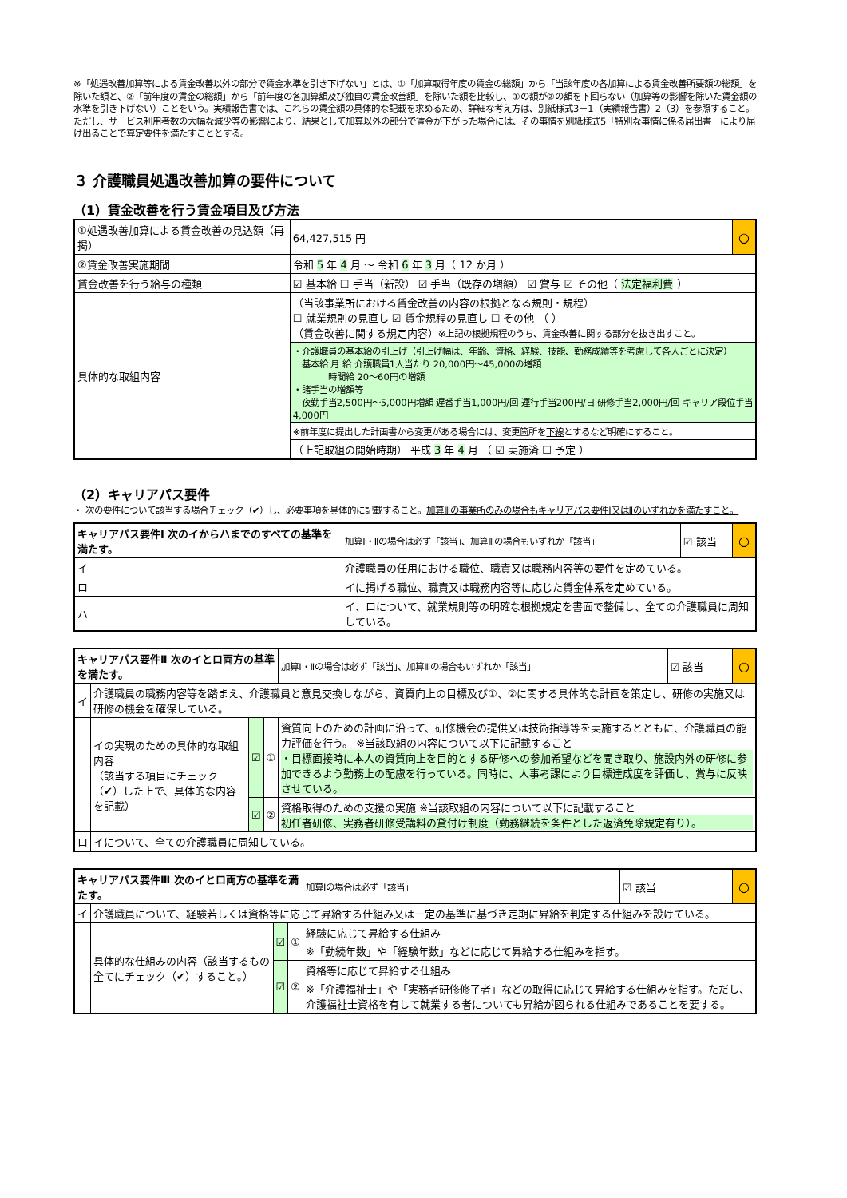※「処遇改善加算等による賃金改善以外の部分で賃金水準を引き下げない」とは、①「加算取得年度の賃金の総額」から「当該年度の各加算による賃金改善所要額の総額」を除いた額と、②「前年度の賃金の総額」から「前年度の各加算額及び独自の賃金改善額」を除いた額を比較し、①の額が②の額を下回らない（加算等の影響を除いた賃金額の水準を引き下げない）ことをいう。実績報告書では、これらの賃金額の具体的な記載を求めるため、詳細な考え方は、別紙様式3－1（実績報告書）2（3）を参照すること。
ただし、サービス利用者数の大幅な減少等の影響により、結果として加算以外の部分で賃金が下がった場合には、その事情を別紙様式5「特別な事情に係る届出書」により届け出ることで算定要件を満たすこととする。
３ 介護職員処遇改善加算の要件について
（1）賃金改善を行う賃金項目及び方法
| ①処遇改善加算による賃金改善の見込額（再掲） | | | 64,427,515 円 | ○ |
| ②賃金改善実施期間 | | 令和 5 年 4 月 ～ 令和 6 年 3 月（ 12 か月 ） | | |
| 賃金改善を行う給与の種類 | ☑ 基本給 ☐ 手当（新設） ☑ 手当（既存の増額） ☑ 賞与 ☑ その他（ 法定福利費 ） | | | |
| 具体的な取組内容 | （当該事業所における賃金改善の内容の根拠となる規則・規程） ☐ 就業規則の見直し ☑ 賃金規程の見直し ☐ その他 （ ） （賃金改善に関する規定内容） ※上記の根拠規程のうち、賃金改善に関する部分を抜き出すこと。 | | | |
| | ・介護職員の基本給の引上げ（引上げ幅は、年齢、資格、経験、技能、勤務成績等を考慮して各人ごとに決定） 基本給 月 給 介護職員1人当たり 20,000円～45,000の増額 時間給 20～60円の増額 ・諸手当の増額等 夜勤手当2,500円～5,000円増額 遅番手当1,000円/回 運行手当200円/日 研修手当2,000円/回 キャリア段位手当4,000円 | | | |
| | ※前年度に提出した計画書から変更がある場合には、変更箇所を 下線 とするなど明確にすること。 | | | |
| | （上記取組の開始時期） 平成 3 年 4 月 （ ☑ 実施済 ☐ 予定 ） | | | |
（2）キャリアパス要件
・ 次の要件について該当する場合チェック（✔）し、必要事項を具体的に記載すること。加算Ⅲの事業所のみの場合もキャリアパス要件Ⅰ又はⅡのいずれかを満たすこと。
| キャリアパス要件Ⅰ 次のイからハまでのすべての基準を満たす。 | | 加算Ⅰ・Ⅱの場合は必ず「該当」、加算Ⅲの場合もいずれか「該当」 | ☑ 該当 | ○ |
| イ | 介護職員の任用における職位、職責又は職務内容等の要件を定めている。 | | | |
| ロ | イに掲げる職位、職責又は職務内容等に応じた賃金体系を定めている。 | | | |
| ハ | イ、ロについて、就業規則等の明確な根拠規定を書面で整備し、全ての介護職員に周知している。 | | | |
| キャリアパス要件Ⅱ 次のイとロ両方の基準を満たす。 | | | | 加算Ⅰ・Ⅱの場合は必ず「該当」、加算Ⅲの場合もいずれか「該当」 | ☑ 該当 | ○ |
| イ | 介護職員の職務内容等を踏まえ、介護職員と意見交換しながら、資質向上の目標及び①、②に関する具体的な計画を策定し、研修の実施又は研修の機会を確保している。 | | | | | |
| | イの実現のための具体的な取組内容 （該当する項目にチェック（✔）した上で、具体的な内容を記載） | ☑ | ① | 資質向上のための計画に沿って、研修機会の提供又は技術指導等を実施するとともに、介護職員の能力評価を行う。 ※当該取組の内容について以下に記載すること ・目標面接時に本人の資質向上を目的とする研修への参加希望などを聞き取り、施設内外の研修に参加できるよう勤務上の配慮を行っている。同時に、人事考課により目標達成度を評価し、賞与に反映させている。 | | |
| | | ☑ | ② | 資格取得のための支援の実施 ※当該取組の内容について以下に記載すること 初任者研修、実務者研修受講料の貸付け制度（勤務継続を条件とした返済免除規定有り）。 | | |
| ロ | イについて、全ての介護職員に周知している。 | | | | | |
| キャリアパス要件Ⅲ 次のイとロ両方の基準を満たす。 | | | | 加算Ⅰの場合は必ず「該当」 | ☑ 該当 | ○ |
| イ | 介護職員について、経験若しくは資格等に応じて昇給する仕組み又は一定の基準に基づき定期に昇給を判定する仕組みを設けている。 | | | | | |
| | 具体的な仕組みの内容（該当するもの全てにチェック（✔）すること。） | ☑ | ① | 経験に応じて昇給する仕組み ※「勤続年数」や「経験年数」などに応じて昇給する仕組みを指す。 | | |
| | | ☑ | ② | 資格等に応じて昇給する仕組み ※「介護福祉士」や「実務者研修修了者」などの取得に応じて昇給する仕組みを指す。ただし、介護福祉士資格を有して就業する者についても昇給が図られる仕組みであることを要する。 | | |